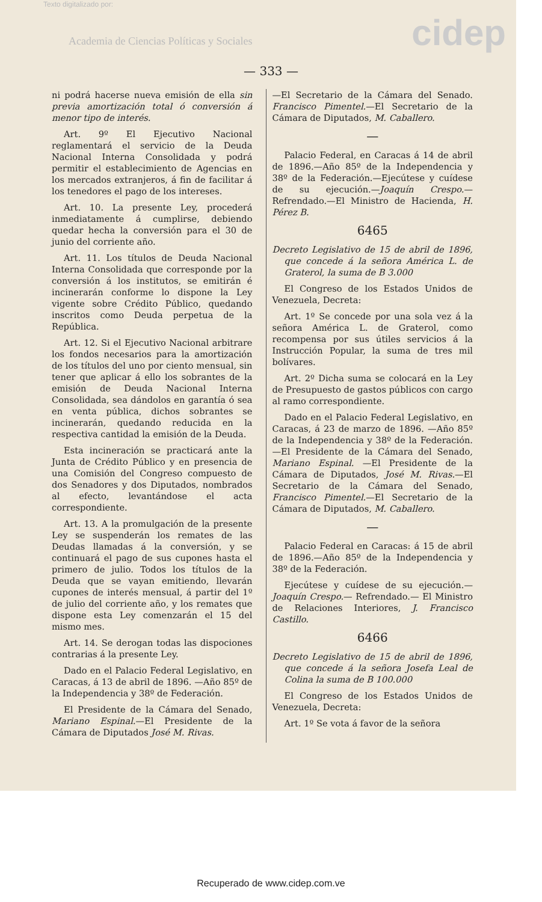Texto digitalizado por:
Academia de Ciencias Políticas y Sociales
cidep
— 333 —
ni podrá hacerse nueva emisión de ella sin previa amortización total ó conversión á menor tipo de interés.
Art. 9º El Ejecutivo Nacional reglamentará el servicio de la Deuda Nacional Interna Consolidada y podrá permitir el establecimiento de Agencias en los mercados extranjeros, á fin de facilitar á los tenedores el pago de los intereses.
Art. 10. La presente Ley, procederá inmediatamente á cumplirse, debiendo quedar hecha la conversión para el 30 de junio del corriente año.
Art. 11. Los títulos de Deuda Nacional Interna Consolidada que corresponde por la conversión á los institutos, se emitirán é incinerarán conforme lo dispone la Ley vigente sobre Crédito Público, quedando inscritos como Deuda perpetua de la República.
Art. 12. Si el Ejecutivo Nacional arbitrare los fondos necesarios para la amortización de los títulos del uno por ciento mensual, sin tener que aplicar á ello los sobrantes de la emisión de Deuda Nacional Interna Consolidada, sea dándolos en garantía ó sea en venta pública, dichos sobrantes se incinerarán, quedando reducida en la respectiva cantidad la emisión de la Deuda.
Esta incineración se practicará ante la Junta de Crédito Público y en presencia de una Comisión del Congreso compuesto de dos Senadores y dos Diputados, nombrados al efecto, levantándose el acta correspondiente.
Art. 13. A la promulgación de la presente Ley se suspenderán los remates de las Deudas llamadas á la conversión, y se continuará el pago de sus cupones hasta el primero de julio. Todos los títulos de la Deuda que se vayan emitiendo, llevarán cupones de interés mensual, á partir del 1º de julio del corriente año, y los remates que dispone esta Ley comenzarán el 15 del mismo mes.
Art. 14. Se derogan todas las dispociones contrarias á la presente Ley.
Dado en el Palacio Federal Legislativo, en Caracas, á 13 de abril de 1896. —Año 85º de la Independencia y 38º de Federación.
El Presidente de la Cámara del Senado, Mariano Espinal.—El Presidente de la Cámara de Diputados José M. Rivas.
—El Secretario de la Cámara del Senado. Francisco Pimentel.—El Secretario de la Cámara de Diputados, M. Caballero.
—
Palacio Federal, en Caracas á 14 de abril de 1896.—Año 85º de la Independencia y 38º de la Federación.—Ejecútese y cuídese de su ejecución.—Joaquín Crespo.—Refrendado.—El Ministro de Hacienda, H. Pérez B.
6465
Decreto Legislativo de 15 de abril de 1896, que concede á la señora América L. de Graterol, la suma de B 3.000
El Congreso de los Estados Unidos de Venezuela, Decreta:
Art. 1º Se concede por una sola vez á la señora América L. de Graterol, como recompensa por sus útiles servicios á la Instrucción Popular, la suma de tres mil bolívares.
Art. 2º Dicha suma se colocará en la Ley de Presupuesto de gastos públicos con cargo al ramo correspondiente.
Dado en el Palacio Federal Legislativo, en Caracas, á 23 de marzo de 1896. —Año 85º de la Independencia y 38º de la Federación.—El Presidente de la Cámara del Senado, Mariano Espinal. —El Presidente de la Cámara de Diputados, José M. Rivas.—El Secretario de la Cámara del Senado, Francisco Pimentel.—El Secretario de la Cámara de Diputados, M. Caballero.
—
Palacio Federal en Caracas: á 15 de abril de 1896.—Año 85º de la Independencia y 38º de la Federación.
Ejecútese y cuídese de su ejecución.—Joaquín Crespo.— Refrendado.— El Ministro de Relaciones Interiores, J. Francisco Castillo.
6466
Decreto Legislativo de 15 de abril de 1896, que concede á la señora Josefa Leal de Colina la suma de B 100.000
El Congreso de los Estados Unidos de Venezuela, Decreta:
Art. 1º Se vota á favor de la señora
Recuperado de www.cidep.com.ve